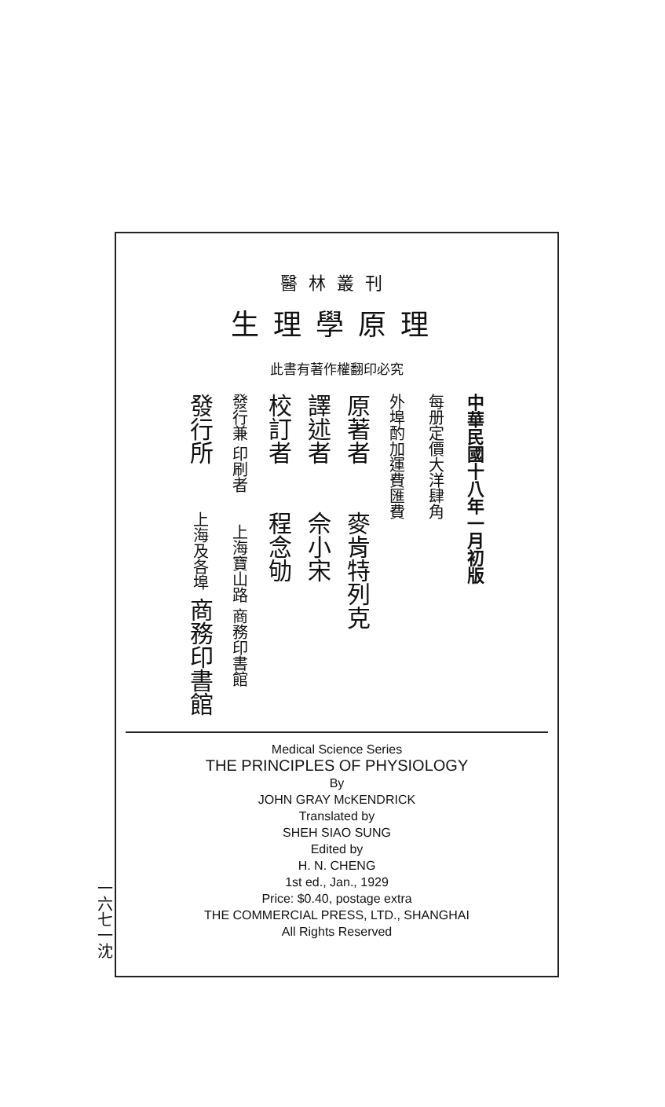醫林叢刊
生理學原理
此書有著作權翻印必究
中華民國十八年一月初版
每册定價大洋肆角
外埠酌加運費匯費
原著者　　麥肯特列克
譯述者　　佘小宋
校訂者　　程念劬
發行兼 印刷者　　上海寶山路 商務印書館
發行所　　上海及各埠 商務印書館
Medical Science Series
THE PRINCIPLES OF PHYSIOLOGY
By
JOHN GRAY McKENDRICK
Translated by
SHEH SIAO SUNG
Edited by
H. N. CHENG
1st ed., Jan., 1929
Price: $0.40, postage extra
THE COMMERCIAL PRESS, LTD., SHANGHAI
All Rights Reserved
一六七一沈